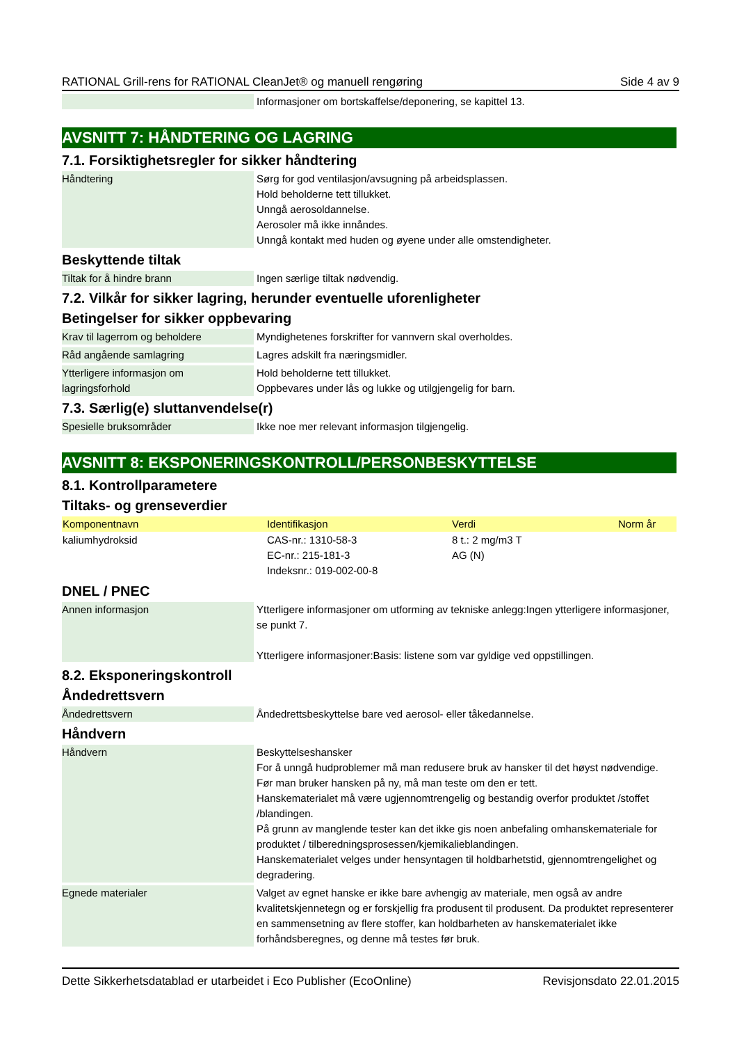RATIONAL Grill-rens for RATIONAL CleanJet® og manuell rengøring Side 4 av 9
Informasjoner om bortskaffelse/deponering, se kapittel 13.
AVSNITT 7: HÅNDTERING OG LAGRING
7.1. Forsiktighetsregler for sikker håndtering
Håndtering Sørg for god ventilasjon/avsugning på arbeidsplassen.
Hold beholderne tett tillukket.
Unngå aerosoldannelse.
Aerosoler må ikke innåndes.
Unngå kontakt med huden og øyene under alle omstendigheter.
Beskyttende tiltak
Tiltak for å hindre brann Ingen særlige tiltak nødvendig.
7.2. Vilkår for sikker lagring, herunder eventuelle uforenligheter
Betingelser for sikker oppbevaring
Krav til lagerrom og beholdere Myndighetenes forskrifter for vannvern skal overholdes.
Råd angående samlagring Lagres adskilt fra næringsmidler.
Ytterligere informasjon om lagringsforhold
Hold beholderne tett tillukket.
Oppbevares under lås og lukke og utilgjengelig for barn.
7.3. Særlig(e) sluttanvendelse(r)
Spesielle bruksområder Ikke noe mer relevant informasjon tilgjengelig.
AVSNITT 8: EKSPONERINGSKONTROLL/PERSONBESKYTTELSE
8.1. Kontrollparametere
Tiltaks- og grenseverdier
| Komponentnavn | Identifikasjon | Verdi | Norm år |
| --- | --- | --- | --- |
| kaliumhydroksid | CAS-nr.: 1310-58-3 EC-nr.: 215-181-3 Indeksnr.: 019-002-00-8 | 8 t.: 2 mg/m3 T AG (N) | |
DNEL / PNEC
Annen informasjon
Ytterligere informasjoner om utforming av tekniske anlegg:Ingen ytterligere informasjoner, se punkt 7.
Ytterligere informasjoner:Basis: listene som var gyldige ved oppstillingen.
8.2. Eksponeringskontroll
Åndedrettsvern
Åndedrettsvern Åndedrettsbeskyttelse bare ved aerosol- eller tåkedannelse.
Håndvern
Håndvern Beskyttelseshansker
For å unngå hudproblemer må man redusere bruk av hansker til det høyst nødvendige.
Før man bruker hansken på ny, må man teste om den er tett.
Hanskematerialet må være ugjennomtrengelig og bestandig overfor produktet /stoffet /blandingen.
På grunn av manglende tester kan det ikke gis noen anbefaling omhanskemateriale for produktet / tilberedningsprosessen/kjemikalieblandingen.
Hanskematerialet velges under hensyntagen til holdbarhetstid, gjennomtrengelighet og degradering.
Egnede materialer Valget av egnet hanske er ikke bare avhengig av materiale, men også av andre kvalitetskjennetegn og er forskjellig fra produsent til produsent. Da produktet representerer en sammensetning av flere stoffer, kan holdbarheten av hanskematerialet ikke forhåndsberegnes, og denne må testes før bruk.
Dette Sikkerhetsdatablad er utarbeidet i Eco Publisher (EcoOnline) Revisjonsdato 22.01.2015